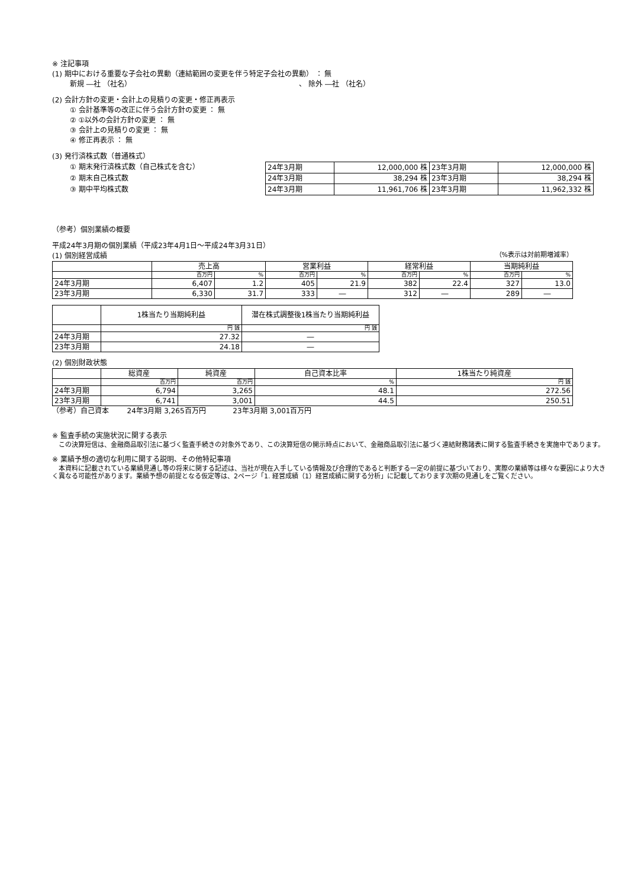※ 注記事項
(1) 期中における重要な子会社の異動（連結範囲の変更を伴う特定子会社の異動） ： 無
新規 ―社 （社名） 、 除外 ―社 （社名）
(2) 会計方針の変更・会計上の見積りの変更・修正再表示
① 会計基準等の改正に伴う会計方針の変更 ： 無
② ①以外の会計方針の変更 ： 無
③ 会計上の見積りの変更 ： 無
④ 修正再表示 ： 無
(3) 発行済株式数（普通株式）
① 期末発行済株式数（自己株式を含む）
② 期末自己株式数
③ 期中平均株式数
| 24年3月期 | 12,000,000 株 | 23年3月期 | 12,000,000 株 |
| 24年3月期 | 38,294 株 | 23年3月期 | 38,294 株 |
| 24年3月期 | 11,961,706 株 | 23年3月期 | 11,962,332 株 |
（参考）個別業績の概要
平成24年3月期の個別業績（平成23年4月1日～平成24年3月31日）
(1) 個別経営成績
（%表示は対前期増減率）
| | 売上高 | | 営業利益 | | 経常利益 | | 当期純利益 | |
| --- | --- | --- | --- | --- | --- | --- | --- | --- |
| | 百万円 | % | 百万円 | % | 百万円 | % | 百万円 | % |
| 24年3月期 | 6,407 | 1.2 | 405 | 21.9 | 382 | 22.4 | 327 | 13.0 |
| 23年3月期 | 6,330 | 31.7 | 333 | ― | 312 | ― | 289 | ― |
| | 1株当たり当期純利益 | 潜在株式調整後1株当たり当期純利益 |
| --- | --- | --- |
| | 円 銭 | 円 銭 |
| 24年3月期 | 27.32 | ― |
| 23年3月期 | 24.18 | ― |
(2) 個別財政状態
| | 総資産 | 純資産 | 自己資本比率 | 1株当たり純資産 |
| --- | --- | --- | --- | --- |
| | 百万円 | 百万円 | % | 円 銭 |
| 24年3月期 | 6,794 | 3,265 | 48.1 | 272.56 |
| 23年3月期 | 6,741 | 3,001 | 44.5 | 250.51 |
（参考）自己資本 24年3月期 3,265百万円 23年3月期 3,001百万円
※ 監査手続の実施状況に関する表示
　この決算短信は、金融商品取引法に基づく監査手続きの対象外であり、この決算短信の開示時点において、金融商品取引法に基づく連結財務諸表に関する監査手続きを実施中であります。
※ 業績予想の適切な利用に関する説明、その他特記事項
　本資料に記載されている業績見通し等の将来に関する記述は、当社が現在入手している情報及び合理的であると判断する一定の前提に基づいており、実際の業績等は様々な要因により大きく異なる可能性があります。業績予想の前提となる仮定等は、2ページ「1. 経営成績（1）経営成績に関する分析」に記載しております次期の見通しをご覧ください。